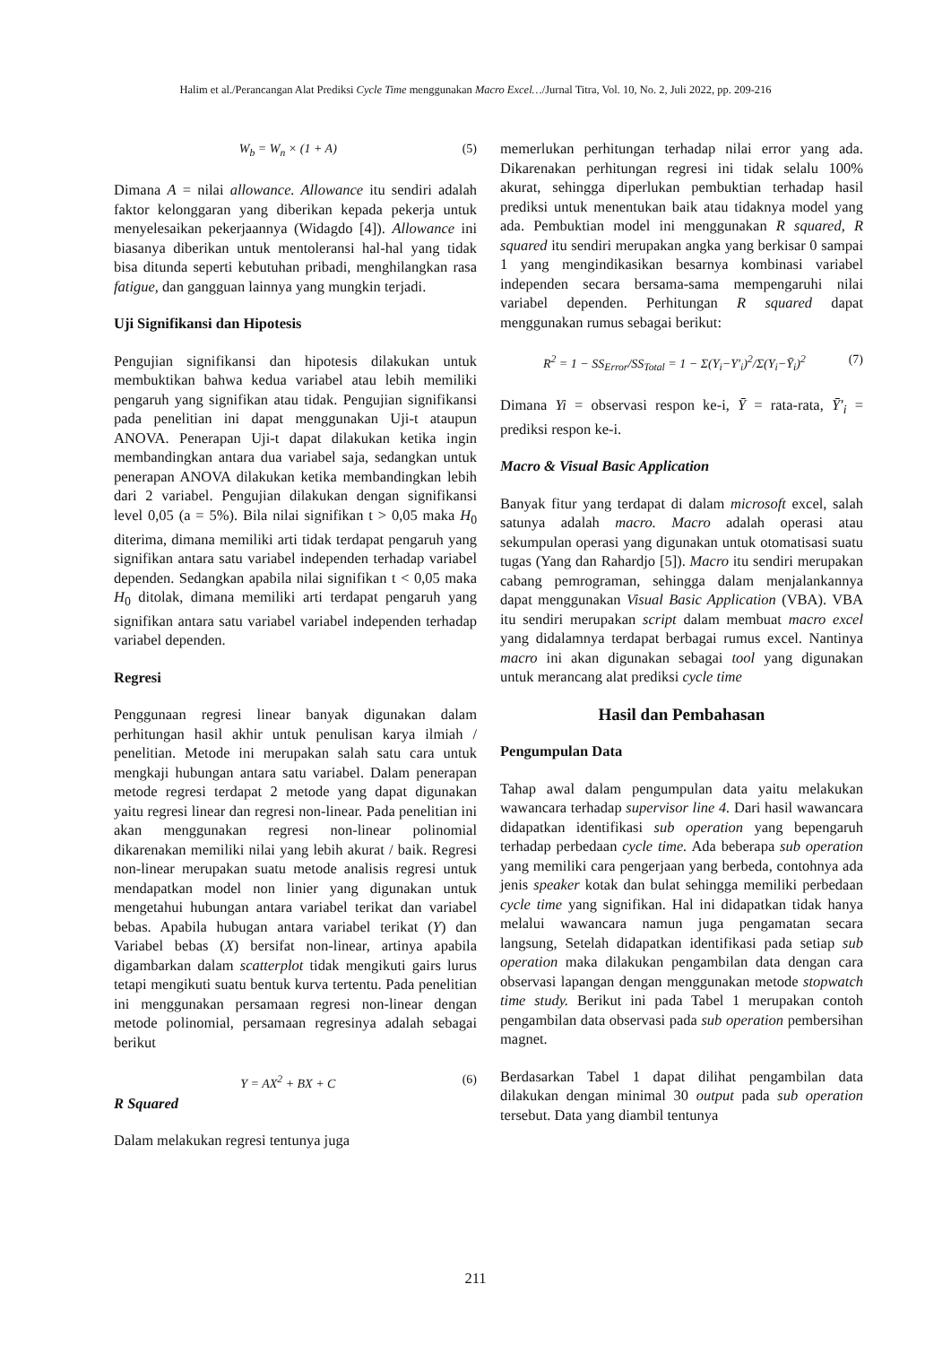Halim et al./Perancangan Alat Prediksi Cycle Time menggunakan Macro Excel…/Jurnal Titra, Vol. 10, No. 2, Juli 2022, pp. 209-216
W<sub>b</sub> = W<sub>n</sub> × (1 + A) (5)
Dimana A = nilai allowance. Allowance itu sendiri adalah faktor kelonggaran yang diberikan kepada pekerja untuk menyelesaikan pekerjaannya (Widagdo [4]). Allowance ini biasanya diberikan untuk mentoleransi hal-hal yang tidak bisa ditunda seperti kebutuhan pribadi, menghilangkan rasa fatigue, dan gangguan lainnya yang mungkin terjadi.
Uji Signifikansi dan Hipotesis
Pengujian signifikansi dan hipotesis dilakukan untuk membuktikan bahwa kedua variabel atau lebih memiliki pengaruh yang signifikan atau tidak. Pengujian signifikansi pada penelitian ini dapat menggunakan Uji-t ataupun ANOVA. Penerapan Uji-t dapat dilakukan ketika ingin membandingkan antara dua variabel saja, sedangkan untuk penerapan ANOVA dilakukan ketika membandingkan lebih dari 2 variabel. Pengujian dilakukan dengan signifikansi level 0,05 (a = 5%). Bila nilai signifikan t > 0,05 maka H<sub>0</sub> diterima, dimana memiliki arti tidak terdapat pengaruh yang signifikan antara satu variabel independen terhadap variabel dependen. Sedangkan apabila nilai signifikan t < 0,05 maka H<sub>0</sub> ditolak, dimana memiliki arti terdapat pengaruh yang signifikan antara satu variabel variabel independen terhadap variabel dependen.
Regresi
Penggunaan regresi linear banyak digunakan dalam perhitungan hasil akhir untuk penulisan karya ilmiah / penelitian. Metode ini merupakan salah satu cara untuk mengkaji hubungan antara satu variabel. Dalam penerapan metode regresi terdapat 2 metode yang dapat digunakan yaitu regresi linear dan regresi non-linear. Pada penelitian ini akan menggunakan regresi non-linear polinomial dikarenakan memiliki nilai yang lebih akurat / baik. Regresi non-linear merupakan suatu metode analisis regresi untuk mendapatkan model non linier yang digunakan untuk mengetahui hubungan antara variabel terikat dan variabel bebas. Apabila hubugan antara variabel terikat (Y) dan Variabel bebas (X) bersifat non-linear, artinya apabila digambarkan dalam scatterplot tidak mengikuti gairs lurus tetapi mengikuti suatu bentuk kurva tertentu. Pada penelitian ini menggunakan persamaan regresi non-linear dengan metode polinomial, persamaan regresinya adalah sebagai berikut
Y = AX<sup>2</sup> + BX + C (6)
R Squared
Dalam melakukan regresi tentunya juga
memerlukan perhitungan terhadap nilai error yang ada. Dikarenakan perhitungan regresi ini tidak selalu 100% akurat, sehingga diperlukan pembuktian terhadap hasil prediksi untuk menentukan baik atau tidaknya model yang ada. Pembuktian model ini menggunakan R squared, R squared itu sendiri merupakan angka yang berkisar 0 sampai 1 yang mengindikasikan besarnya kombinasi variabel independen secara bersama-sama mempengaruhi nilai variabel dependen. Perhitungan R squared dapat menggunakan rumus sebagai berikut:
R<sup>2</sup> = 1 − SS<sub>Error</sub>/SS<sub>Total</sub> = 1 − Σ(Y<sub>i</sub>−Y′<sub>i</sub>)<sup>2</sup>/Σ(Y<sub>i</sub>−Ȳ<sub>i</sub>)<sup>2</sup> (7)
Dimana Yi = observasi respon ke-i, Ȳ = rata-rata, Ȳ′<sub>i</sub> = prediksi respon ke-i.
Macro & Visual Basic Application
Banyak fitur yang terdapat di dalam microsoft excel, salah satunya adalah macro. Macro adalah operasi atau sekumpulan operasi yang digunakan untuk otomatisasi suatu tugas (Yang dan Rahardjo [5]). Macro itu sendiri merupakan cabang pemrograman, sehingga dalam menjalankannya dapat menggunakan Visual Basic Application (VBA). VBA itu sendiri merupakan script dalam membuat macro excel yang didalamnya terdapat berbagai rumus excel. Nantinya macro ini akan digunakan sebagai tool yang digunakan untuk merancang alat prediksi cycle time
Hasil dan Pembahasan
Pengumpulan Data
Tahap awal dalam pengumpulan data yaitu melakukan wawancara terhadap supervisor line 4. Dari hasil wawancara didapatkan identifikasi sub operation yang bepengaruh terhadap perbedaan cycle time. Ada beberapa sub operation yang memiliki cara pengerjaan yang berbeda, contohnya ada jenis speaker kotak dan bulat sehingga memiliki perbedaan cycle time yang signifikan. Hal ini didapatkan tidak hanya melalui wawancara namun juga pengamatan secara langsung, Setelah didapatkan identifikasi pada setiap sub operation maka dilakukan pengambilan data dengan cara observasi lapangan dengan menggunakan metode stopwatch time study. Berikut ini pada Tabel 1 merupakan contoh pengambilan data observasi pada sub operation pembersihan magnet.
Berdasarkan Tabel 1 dapat dilihat pengambilan data dilakukan dengan minimal 30 output pada sub operation tersebut. Data yang diambil tentunya
211